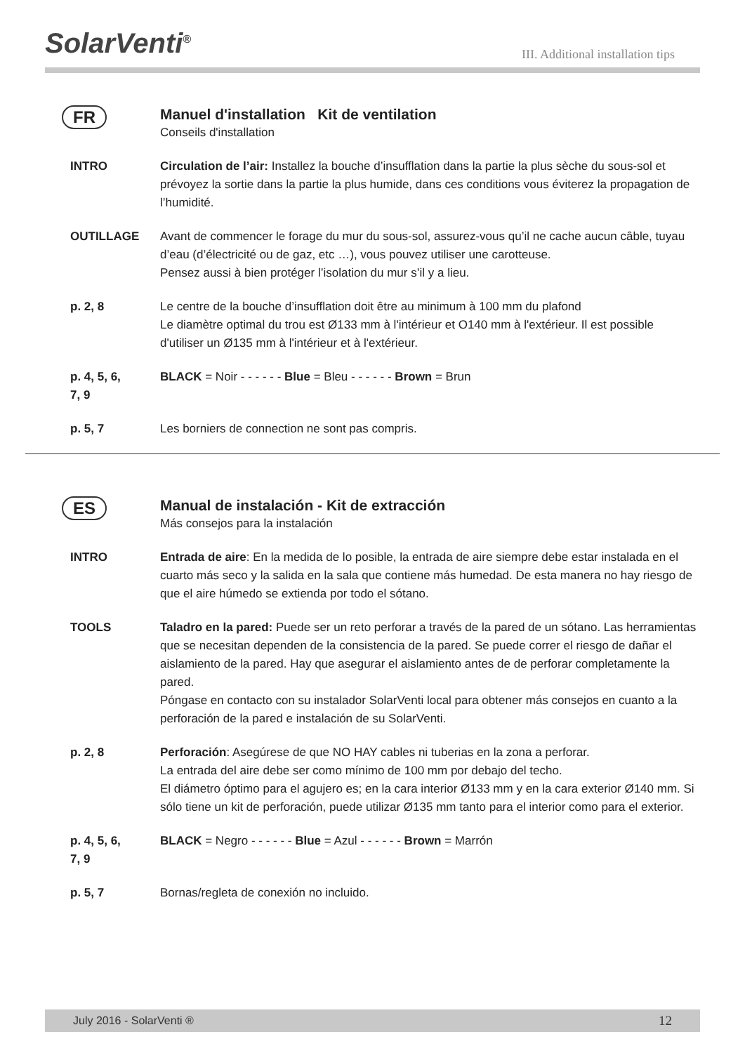SolarVenti<sup>®</sup>
III. Additional installation tips
FR Manuel d'installation Kit de ventilation
Conseils d'installation
INTRO Circulation de l’air: Installez la bouche d’insufflation dans la partie la plus sèche du sous-sol et prévoyez la sortie dans la partie la plus humide, dans ces conditions vous éviterez la propagation de l’humidité.
OUTILLAGE Avant de commencer le forage du mur du sous-sol, assurez-vous qu’il ne cache aucun câble, tuyau d’eau (d’électricité ou de gaz, etc …), vous pouvez utiliser une carotteuse.
Pensez aussi à bien protéger l’isolation du mur s’il y a lieu.
p. 2, 8 Le centre de la bouche d’insufflation doit être au minimum à 100 mm du plafond
Le diamètre optimal du trou est Ø133 mm à l'intérieur et O140 mm à l'extérieur. Il est possible d'utiliser un Ø135 mm à l'intérieur et à l'extérieur.
p. 4, 5, 6,
7, 9
BLACK = Noir - - - - - - Blue = Bleu - - - - - - Brown = Brun
p. 5, 7 Les borniers de connection ne sont pas compris.
ES Manual de instalación - Kit de extracción
Más consejos para la instalación
INTRO Entrada de aire: En la medida de lo posible, la entrada de aire siempre debe estar instalada en el cuarto más seco y la salida en la sala que contiene más humedad. De esta manera no hay riesgo de que el aire húmedo se extienda por todo el sótano.
TOOLS Taladro en la pared: Puede ser un reto perforar a través de la pared de un sótano. Las herramientas que se necesitan dependen de la consistencia de la pared. Se puede correr el riesgo de dañar el aislamiento de la pared. Hay que asegurar el aislamiento antes de de perforar completamente la pared.
Póngase en contacto con su instalador SolarVenti local para obtener más consejos en cuanto a la perforación de la pared e instalación de su SolarVenti.
p. 2, 8 Perforación: Asegúrese de que NO HAY cables ni tuberias en la zona a perforar.
La entrada del aire debe ser como mínimo de 100 mm por debajo del techo.
El diámetro óptimo para el agujero es; en la cara interior Ø133 mm y en la cara exterior Ø140 mm. Si sólo tiene un kit de perforación, puede utilizar Ø135 mm tanto para el interior como para el exterior.
p. 4, 5, 6,
7, 9
BLACK = Negro - - - - - - Blue = Azul - - - - - - Brown = Marrón
p. 5, 7 Bornas/regleta de conexión no incluido.
July 2016 - SolarVenti ® 12